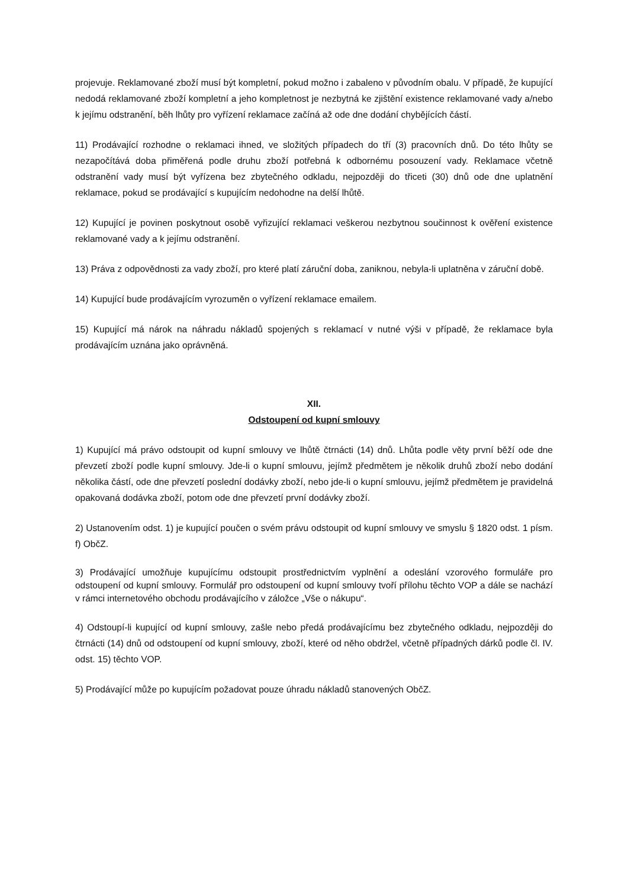projevuje. Reklamované zboží musí být kompletní, pokud možno i zabaleno v původním obalu. V případě, že kupující nedodá reklamované zboží kompletní a jeho kompletnost je nezbytná ke zjištění existence reklamované vady a/nebo k jejímu odstranění, běh lhůty pro vyřízení reklamace začíná až ode dne dodání chybějících částí.
11) Prodávající rozhodne o reklamaci ihned, ve složitých případech do tří (3) pracovních dnů. Do této lhůty se nezapočítává doba přiměřená podle druhu zboží potřebná k odbornému posouzení vady. Reklamace včetně odstranění vady musí být vyřízena bez zbytečného odkladu, nejpozději do třiceti (30) dnů ode dne uplatnění reklamace, pokud se prodávající s kupujícím nedohodne na delší lhůtě.
12) Kupující je povinen poskytnout osobě vyřizující reklamaci veškerou nezbytnou součinnost k ověření existence reklamované vady a k jejímu odstranění.
13) Práva z odpovědnosti za vady zboží, pro které platí záruční doba, zaniknou, nebyla-li uplatněna v záruční době.
14) Kupující bude prodávajícím vyrozuměn o vyřízení reklamace emailem.
15) Kupující má nárok na náhradu nákladů spojených s reklamací v nutné výši v případě, že reklamace byla prodávajícím uznána jako oprávněná.
XII.
Odstoupení od kupní smlouvy
1) Kupující má právo odstoupit od kupní smlouvy ve lhůtě čtrnácti (14) dnů. Lhůta podle věty první běží ode dne převzetí zboží podle kupní smlouvy. Jde-li o kupní smlouvu, jejímž předmětem je několik druhů zboží nebo dodání několika částí, ode dne převzetí poslední dodávky zboží, nebo jde-li o kupní smlouvu, jejímž předmětem je pravidelná opakovaná dodávka zboží, potom ode dne převzetí první dodávky zboží.
2) Ustanovením odst. 1) je kupující poučen o svém právu odstoupit od kupní smlouvy ve smyslu § 1820 odst. 1 písm. f) ObčZ.
3) Prodávající umožňuje kupujícímu odstoupit prostřednictvím vyplnění a odeslání vzorového formuláře pro odstoupení od kupní smlouvy. Formulář pro odstoupení od kupní smlouvy tvoří přílohu těchto VOP a dále se nachází v rámci internetového obchodu prodávajícího v záložce „Vše o nákupu“.
4) Odstoupí-li kupující od kupní smlouvy, zašle nebo předá prodávajícímu bez zbytečného odkladu, nejpozději do čtrnácti (14) dnů od odstoupení od kupní smlouvy, zboží, které od něho obdržel, včetně případných dárků podle čl. IV. odst. 15) těchto VOP.
5) Prodávající může po kupujícím požadovat pouze úhradu nákladů stanovených ObčZ.